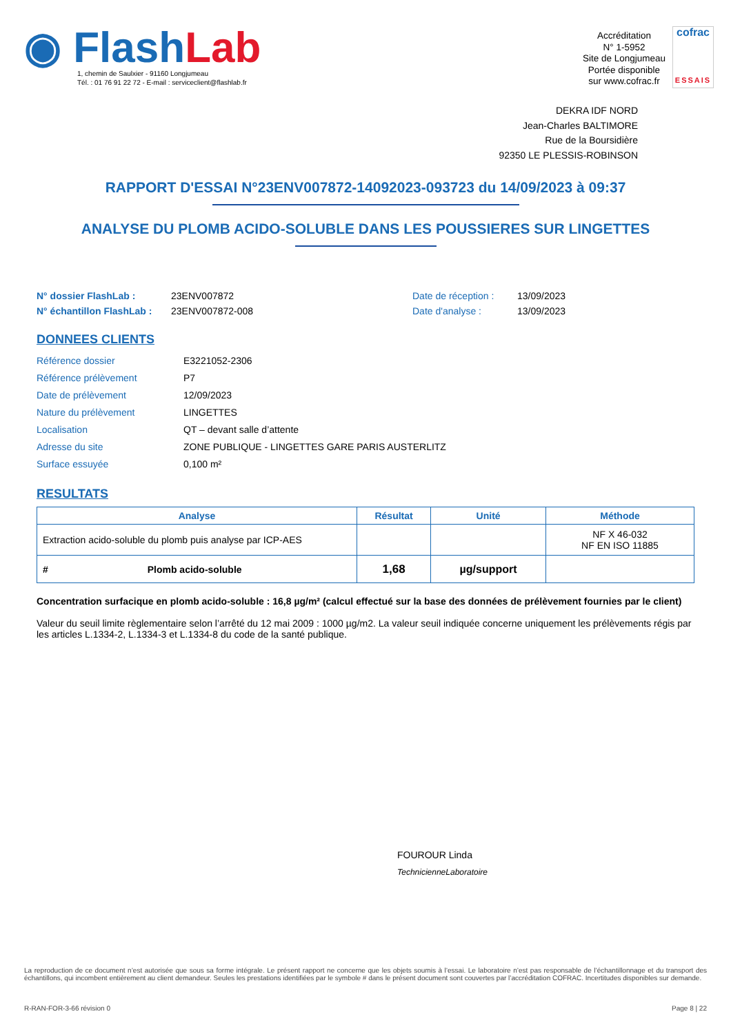◉ FlashLab
1, chemin de Saulxier - 91160 Longjumeau
Tél. : 01 76 91 22 72 - E-mail : serviceclient@flashlab.fr
Accréditation
N° 1-5952
Site de Longjumeau
Portée disponible
sur www.cofrac.fr
cofrac
ESSAIS
DEKRA IDF NORD
Jean-Charles BALTIMORE
Rue de la Boursidière
92350 LE PLESSIS-ROBINSON
RAPPORT D'ESSAI N°23ENV007872-14092023-093723 du 14/09/2023 à 09:37
ANALYSE DU PLOMB ACIDO-SOLUBLE DANS LES POUSSIERES SUR LINGETTES
N° dossier FlashLab : 23ENV007872 Date de réception : 13/09/2023 N° échantillon FlashLab : 23ENV007872-008 Date d'analyse : 13/09/2023
DONNEES CLIENTS
Référence dossier E3221052-2306 Référence prélèvement P7 Date de prélèvement 12/09/2023 Nature du prélèvement LINGETTES Localisation QT – devant salle d’attente Adresse du site ZONE PUBLIQUE - LINGETTES GARE PARIS AUSTERLITZ Surface essuyée 0,100 m²
RESULTATS
| Analyse | Résultat | Unité | Méthode |
| --- | --- | --- | --- |
| Extraction acido-soluble du plomb puis analyse par ICP-AES | | | NF X 46-032 NF EN ISO 11885 |
| # Plomb acido-soluble | 1,68 | µg/support | |
Concentration surfacique en plomb acido-soluble : 16,8 µg/m² (calcul effectué sur la base des données de prélèvement fournies par le client)
Valeur du seuil limite règlementaire selon l’arrêté du 12 mai 2009 : 1000 µg/m2. La valeur seuil indiquée concerne uniquement les prélèvements régis par les articles L.1334-2, L.1334-3 et L.1334-8 du code de la santé publique.
FOUROUR Linda
TechnicienneLaboratoire
La reproduction de ce document n’est autorisée que sous sa forme intégrale. Le présent rapport ne concerne que les objets soumis à l’essai. Le laboratoire n’est pas responsable de l’échantillonnage et du transport des échantillons, qui incombent entièrement au client demandeur. Seules les prestations identifiées par le symbole # dans le présent document sont couvertes par l’accréditation COFRAC. Incertitudes disponibles sur demande.
R-RAN-FOR-3-66 révision 0 Page 8 | 22